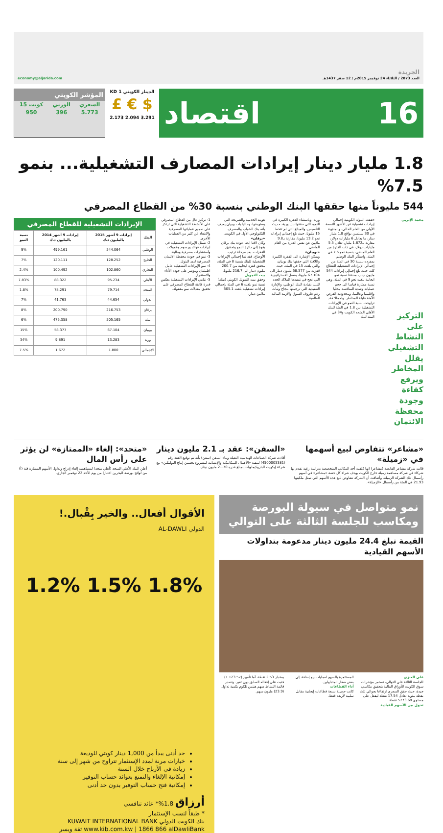الجريدة
العدد 2873 / الثلاثاء 24 نوفمبر 2015م / 12 صفر 1437هـ
economy@aljarida.com
16 اقتصاد
الدينار الكويتي 1 KD
$ € £
3.291 2.094 2.173
المؤشر الكويتي
| السعري | الوزني | كويت 15 |
| 5.773 | 396 | 950 |
1.8 مليار دينار إيرادات المصارف التشغيلية... بنمو 7.5%
544 مليوناً منها حققها البنك الوطني بنسبة 30% من القطاع المصرفي
محمد الإتربي
التركيز على النشاط التشغيلي يقلل المخاطر ويرفع كفاءة وجودة محفظة الائتمان
حققت البنوك الكويتية إجمالي إيرادات تشغيلية عن الأشهر التسعة الأولى من العام الحالي، والمنتهية في 30 سبتمبر، بواقع 1.8 مليار دينار، ما يعادل 6 مليارات دولار، مقارنة بـ1.672 مليار، تعادل 5.5 مليارات دولار، في ذات الفترة من العام الماضي، بنسبة نمو 7.5 في المئة. واستأثر البنك الوطني بمفرده بنسبة 30 في المئة من إجمالي الإيرادات التشغيلية للقطاع كله، حيث بلغ إجمالي إيراداته 544 مليون دينار، محققاً نسبة نمو ايجابية بلغت نحو 9 في المئة، وهي نسبة ممتازة قياسا الى حجم عملياته وشدة المنافسة محليا واقليميا وعالميا، ومحدودية الفرص الآمنة قليلة المخاطر. واجمالا فقد تراوحت نسبة النمو في الإيرادات التشغيلية بين 1.8 في المئة للبنك الأهلي المتحد الكويت و34 في المئة لبنك
وربة. وباستثناء القفزة الكبيرة في النمو، التي حققها بنك وربة، حديث التأسيس، والمبالغ التي لم تتخط 15 مليونا، حيث بلغ إجمالي إيراداته نحو 13.2 مليونا، مقارنة بـ9.8 ملايين عن نفس الفترة من العام الماضي.
«بوبيان»
ويمكن الإشارة الى القفزة الكبيرة واللافتة التي حققها بنك بوبيان، والتي بلغت 15 في المئة، حيث قفزت من 58.377 مليون دينار الى 67.104 مليونا، بفضل الاستراتيجية التي نجح في تنفيذها الملاك الجدد للبنك بقيادة البنك الوطني، والإدارة التنفيذية التي ترجمتها بنجاح وثبات رغم ظروف السوق والأزمة المالية العالمية.
هويته الخدمية والشريحة التي يستهدفها، وحاليا بات بوبيان يعرف بأنه بنك الشباب والمصرف التكنولوجي الأول في الكويت.
«برقان»
وكان لافتا ايضا عودة بنك برقان بقوة إلى دائرة النمو وتحقيق القفزات، بعد مرحلة ترتيب الأوضاع، فقد نما إجمالي الإيرادات التشغيلية للبنك بنسبة 8 في المئة، محقق قفزة ايجابية من 200.7 مليون دينار الى 216.7 مليونا.
بيت التمويل
وحقق بيت التمويل الكويتي (بيتك) نسبة نمو بلغت 6 في المئة بإجمالي إيرادات تشغيلية بلغت 505.1 ملايين دينار.
1- تركيز عال من القطاع المصرفي على الأنشطة التشغيلية التي ترتكز على صميم عملياتها المصرفية والابتعاد عن كثير من العمليات الأخرى.
2- تتمثل الإيرادات التشغيلية في ايرادات فوائد ورسوم وعمولات وأستشارات مصرفية ومالية.
3- نمو في جودة محفظة الائتمان المصرفية لدى البنوك.
4- نمو الإيرادات التشغيلية عامل اطمئنان ومؤشر على جودة الأداء والاستقرار.
5- تنامي الإيرادات التشغيلية يعكس قدرة فائقة للقطاع المصرفي على تحقيق معدلات نمو معقولة.
الإيرادات التشغيلية للقطاع المصرفي
| البنك | إيرادات 9 أشهر 2015 بالمليون د.ك | إيرادات 9 أشهر 2014 بالمليون د.ك | نسبة النمو |
| --- | --- | --- | --- |
| الوطني | 544.064 | 499.161 | 9% |
| الخليج | 128.252 | 120.111 | 7% |
| التجاري | 102.860 | 100.492 | 2.4% |
| الأهلي | 95.234 | 88.322 | 7.83% |
| المتحد | 79.714 | 78.291 | 1.8% |
| الدولي | 44.654 | 41.763 | 7% |
| برقان | 216.753 | 200.790 | 8% |
| بيتك | 505.165 | 475.358 | 6% |
| بوبيان | 67.104 | 58.377 | 15% |
| وربة | 13.283 | 9.891 | 34% |
| الإجمالي | 1.800 | 1.672 | 7.5% |
«مشاعر» تتفاوض لبيع أسهمها في «زميلة»
قالت شركة مشاعر القابضة (مشاعر) انها كلفت أحد المكاتب المتخصصة بدراسة رغبة تقدم بها شركاء في شركة مساهمة زميلة خارج الكويت بهدف شراء كل حصة «مشاعر» في أسهم رأسمال تلك الشركة الزميلة. وأضافت أن الشركة تتفاوض لبيع هذه الأسهم التي تمثل ملكيتها 21.93 في المئة من رأسمال «الزميلة».
«السفن»: عقد بـ 2.1 مليون دينار
أفادت شركة الصناعات الهندسية الثقيلة وبناء السفن (سفن) بأنه تم توقيع العقد رقم (4500003381) لتنفيذ «الأعمال الميكانيكية والإنشائية لمشروع تحسين إنتاج البوليثلين» مع شركة إيكويت للبتروكيماويات بمبلغ قدره 2.170 مليون دينار.
«متحد»: إلغاء «الممتازة» لن يؤثر على رأس المال
أعلن البنك الأهلي المتحد (أهلي متحد) لمساهميه إلغاء إدراج وتداول الأسهم الممتازة فئة (أ) من لوائح بورصة البحرين اعتبارا من يوم الأحد 22 نوفمبر الجاري.
نمو متواصل في سيولة البورصة ومكاسب للجلسة الثالثة على التوالي
القيمة تبلغ 24.4 مليون دينار مدعومة بتداولات الأسهم القيادية
علي العنزي
للجلسة الثالثة على التوالي، تستمر مؤشرات سوق الكويت للأوراق المالية بتحقيق مكاسب جيدة، حيث حقق السعري ارتفاعا بحوالي ثلث نقطة مئوية تعادل 17.54 نقطة ليقفل على مستوى 5773.68 نقطة.
تحول بين الأسهم القيادية
المستثمرة بالسهم لعمليات بيع إضافة إلى بعض صغار المتداولين.
أداء القطاعات
كانت حصيلة سبعة قطاعات إيجابية مقابل سلبية لأربعة فقط.
بمقدار 2.53 نقطة، أما تأمين (1.123.57) فثبت على إقفاله السابق دون تغير. وتصدر قائمة النشاط سهم هيتس تلكوم بكمية تداول (23.9) مليون سهم.
الأقوال أفعال.. والخير بِقْبال.!
الدولي AL-DAWLI
1.8% 1.5% 1.2%
حد أدنى يبدأ من 1,000 دينار كويتي للوديعة
خيارات مرنة لمدد الإستثمار تتراوح من شهر إلى سنة
زيادة في الأرباح خلال السنة
إمكانية الإلغاء والتمتع بعوائد حساب التوفير
إمكانية فتح حساب التوفير بدون حد أدنى
أرزاق 1.8%* عائد تنافسي
* طبقاً لنسب الإستثمار
بنك الكويت الدولي KUWAIT INTERNATIONAL BANK www.kib.com.kw | 1866 866 alDawliBank ثقة ويسر